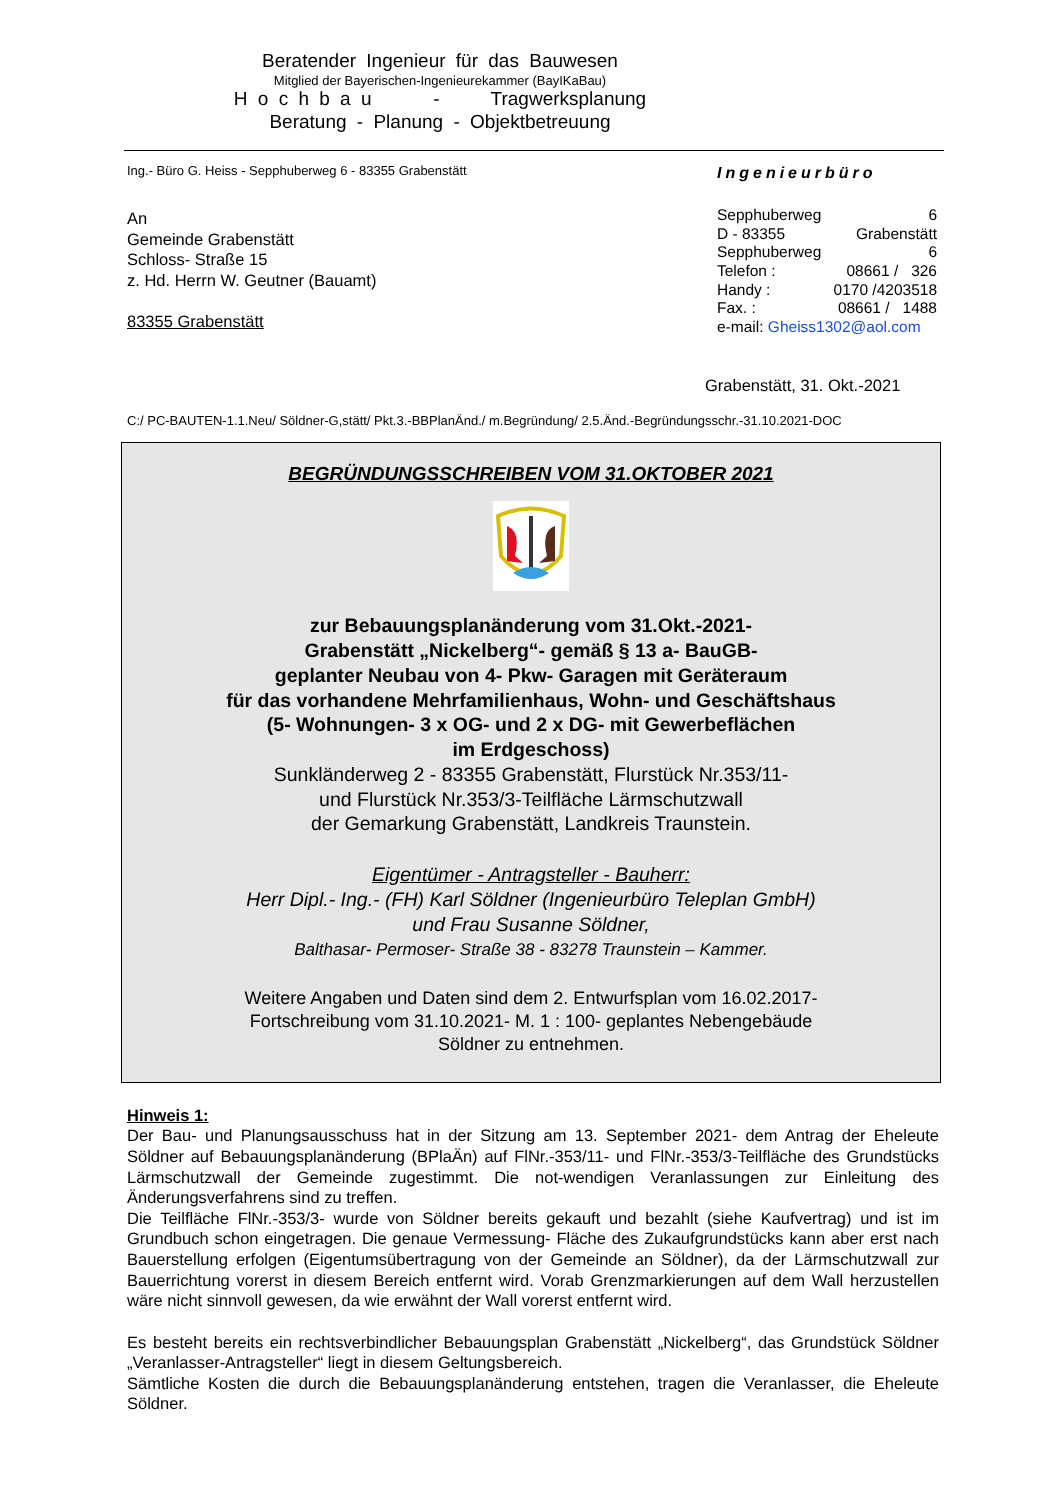Beratender Ingenieur für das Bauwesen
Mitglied der Bayerischen-Ingenieurekammer (BayIKaBau)
H o c h b a u - Tragwerksplanung
Beratung - Planung - Objektbetreuung
Ing.- Büro G. Heiss - Sepphuberweg 6 - 83355 Grabenstätt
An
Gemeinde Grabenstätt
Schloss- Straße 15
z. Hd. Herrn W. Geutner (Bauamt)
83355 Grabenstätt
Ingenieurbüro
| Sepphuberweg | 6 |
| D - 83355 | Grabenstätt |
| Sepphuberweg | 6 |
| Telefon : | 08661 / 326 |
| Handy : | 0170 /4203518 |
| Fax. : | 08661 / 1488 |
| e-mail: Gheiss1302@aol.com | |
Grabenstätt, 31. Okt.-2021
C:/ PC-BAUTEN-1.1.Neu/ Söldner-G,stätt/ Pkt.3.-BBPlanÄnd./ m.Begründung/ 2.5.Änd.-Begründungsschr.-31.10.2021-DOC
BEGRÜNDUNGSSCHREIBEN VOM 31.OKTOBER 2021
zur Bebauungsplanänderung vom 31.Okt.-2021-
Grabenstätt „Nickelberg“- gemäß § 13 a- BauGB-
geplanter Neubau von 4- Pkw- Garagen mit Geräteraum
für das vorhandene Mehrfamilienhaus, Wohn- und Geschäftshaus
(5- Wohnungen- 3 x OG- und 2 x DG- mit Gewerbeflächen
im Erdgeschoss)
Sunkländerweg 2 - 83355 Grabenstätt, Flurstück Nr.353/11-
und Flurstück Nr.353/3-Teilfläche Lärmschutzwall
der Gemarkung Grabenstätt, Landkreis Traunstein.
Eigentümer - Antragsteller - Bauherr:
Herr Dipl.- Ing.- (FH) Karl Söldner (Ingenieurbüro Teleplan GmbH)
und Frau Susanne Söldner,
Balthasar- Permoser- Straße 38 - 83278 Traunstein – Kammer.
Weitere Angaben und Daten sind dem 2. Entwurfsplan vom 16.02.2017-
Fortschreibung vom 31.10.2021- M. 1 : 100- geplantes Nebengebäude
Söldner zu entnehmen.
Hinweis 1:
Der Bau- und Planungsausschuss hat in der Sitzung am 13. September 2021- dem Antrag der Eheleute Söldner auf Bebauungsplanänderung (BPlaÄn) auf FlNr.-353/11- und FlNr.-353/3-Teilfläche des Grundstücks Lärmschutzwall der Gemeinde zugestimmt. Die not-wendigen Veranlassungen zur Einleitung des Änderungsverfahrens sind zu treffen.
Die Teilfläche FlNr.-353/3- wurde von Söldner bereits gekauft und bezahlt (siehe Kaufvertrag) und ist im Grundbuch schon eingetragen. Die genaue Vermessung- Fläche des Zukaufgrundstücks kann aber erst nach Bauerstellung erfolgen (Eigentumsübertragung von der Gemeinde an Söldner), da der Lärmschutzwall zur Bauerrichtung vorerst in diesem Bereich entfernt wird. Vorab Grenzmarkierungen auf dem Wall herzustellen wäre nicht sinnvoll gewesen, da wie erwähnt der Wall vorerst entfernt wird.
Es besteht bereits ein rechtsverbindlicher Bebauungsplan Grabenstätt „Nickelberg“, das Grundstück Söldner „Veranlasser-Antragsteller“ liegt in diesem Geltungsbereich.
Sämtliche Kosten die durch die Bebauungsplanänderung entstehen, tragen die Veranlasser, die Eheleute Söldner.